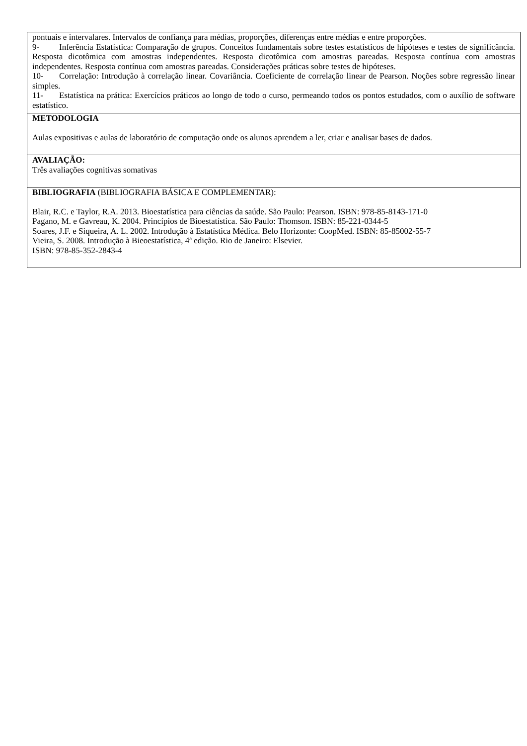| pontuais e intervalares. Intervalos de confiança para médias, proporções, diferenças entre médias e entre proporções. 9- Inferência Estatística: Comparação de grupos. Conceitos fundamentais sobre testes estatísticos de hipóteses e testes de significância. Resposta dicotômica com amostras independentes. Resposta dicotômica com amostras pareadas. Resposta contínua com amostras independentes. Resposta contínua com amostras pareadas. Considerações práticas sobre testes de hipóteses. 10- Correlação: Introdução à correlação linear. Covariância. Coeficiente de correlação linear de Pearson. Noções sobre regressão linear simples. 11- Estatística na prática: Exercícios práticos ao longo de todo o curso, permeando todos os pontos estudados, com o auxílio de software estatístico. |
| METODOLOGIA Aulas expositivas e aulas de laboratório de computação onde os alunos aprendem a ler, criar e analisar bases de dados. |
| AVALIAÇÃO: Três avaliações cognitivas somativas |
| BIBLIOGRAFIA (BIBLIOGRAFIA BÁSICA E COMPLEMENTAR): Blair, R.C. e Taylor, R.A. 2013. Bioestatística para ciências da saúde. São Paulo: Pearson. ISBN: 978-85-8143-171-0 Pagano, M. e Gavreau, K. 2004. Princípios de Bioestatística. São Paulo: Thomson. ISBN: 85-221-0344-5 Soares, J.F. e Siqueira, A. L. 2002. Introdução à Estatística Médica. Belo Horizonte: CoopMed. ISBN: 85-85002-55-7 Vieira, S. 2008. Introdução à Bieoestatística, 4ª edição. Rio de Janeiro: Elsevier. ISBN: 978-85-352-2843-4 |